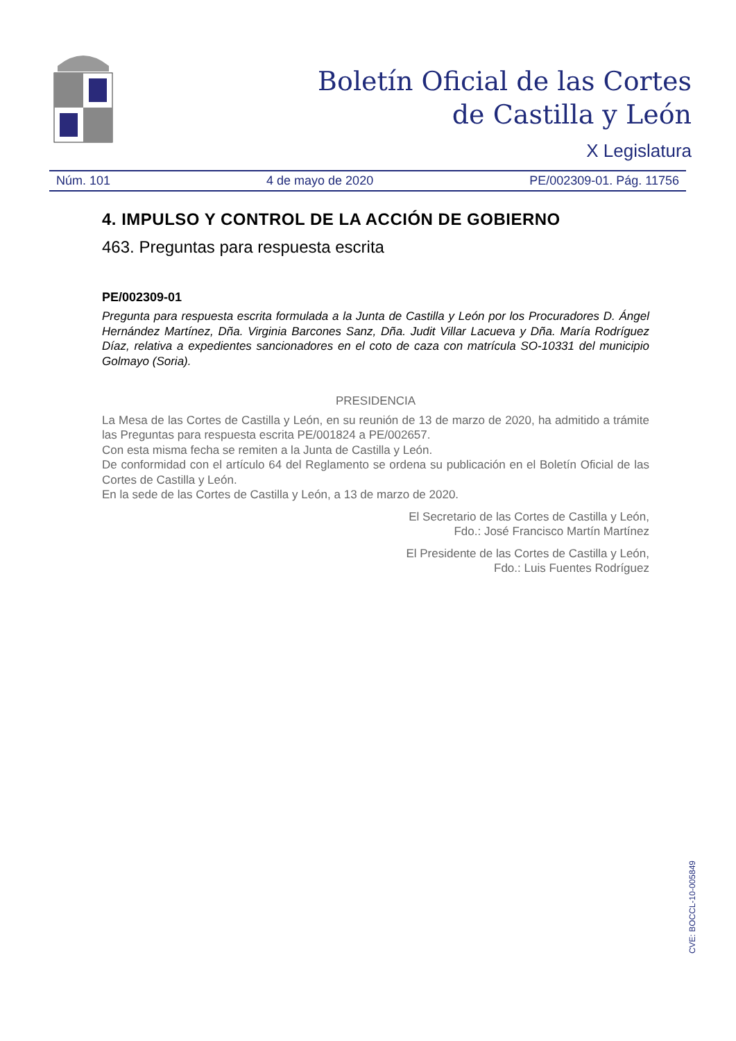Boletín Oficial de las Cortes
de Castilla y León
X Legislatura
Núm. 101 4 de mayo de 2020 PE/002309-01. Pág. 11756
4. IMPULSO Y CONTROL DE LA ACCIÓN DE GOBIERNO
463. Preguntas para respuesta escrita
PE/002309-01
Pregunta para respuesta escrita formulada a la Junta de Castilla y León por los Procuradores D. Ángel Hernández Martínez, Dña. Virginia Barcones Sanz, Dña. Judit Villar Lacueva y Dña. María Rodríguez Díaz, relativa a expedientes sancionadores en el coto de caza con matrícula SO-10331 del municipio Golmayo (Soria).
PRESIDENCIA
La Mesa de las Cortes de Castilla y León, en su reunión de 13 de marzo de 2020, ha admitido a trámite las Preguntas para respuesta escrita PE/001824 a PE/002657.
Con esta misma fecha se remiten a la Junta de Castilla y León.
De conformidad con el artículo 64 del Reglamento se ordena su publicación en el Boletín Oficial de las Cortes de Castilla y León.
En la sede de las Cortes de Castilla y León, a 13 de marzo de 2020.
El Secretario de las Cortes de Castilla y León,
Fdo.: José Francisco Martín Martínez
El Presidente de las Cortes de Castilla y León,
Fdo.: Luis Fuentes Rodríguez
CVE: BOCCL-10-005849